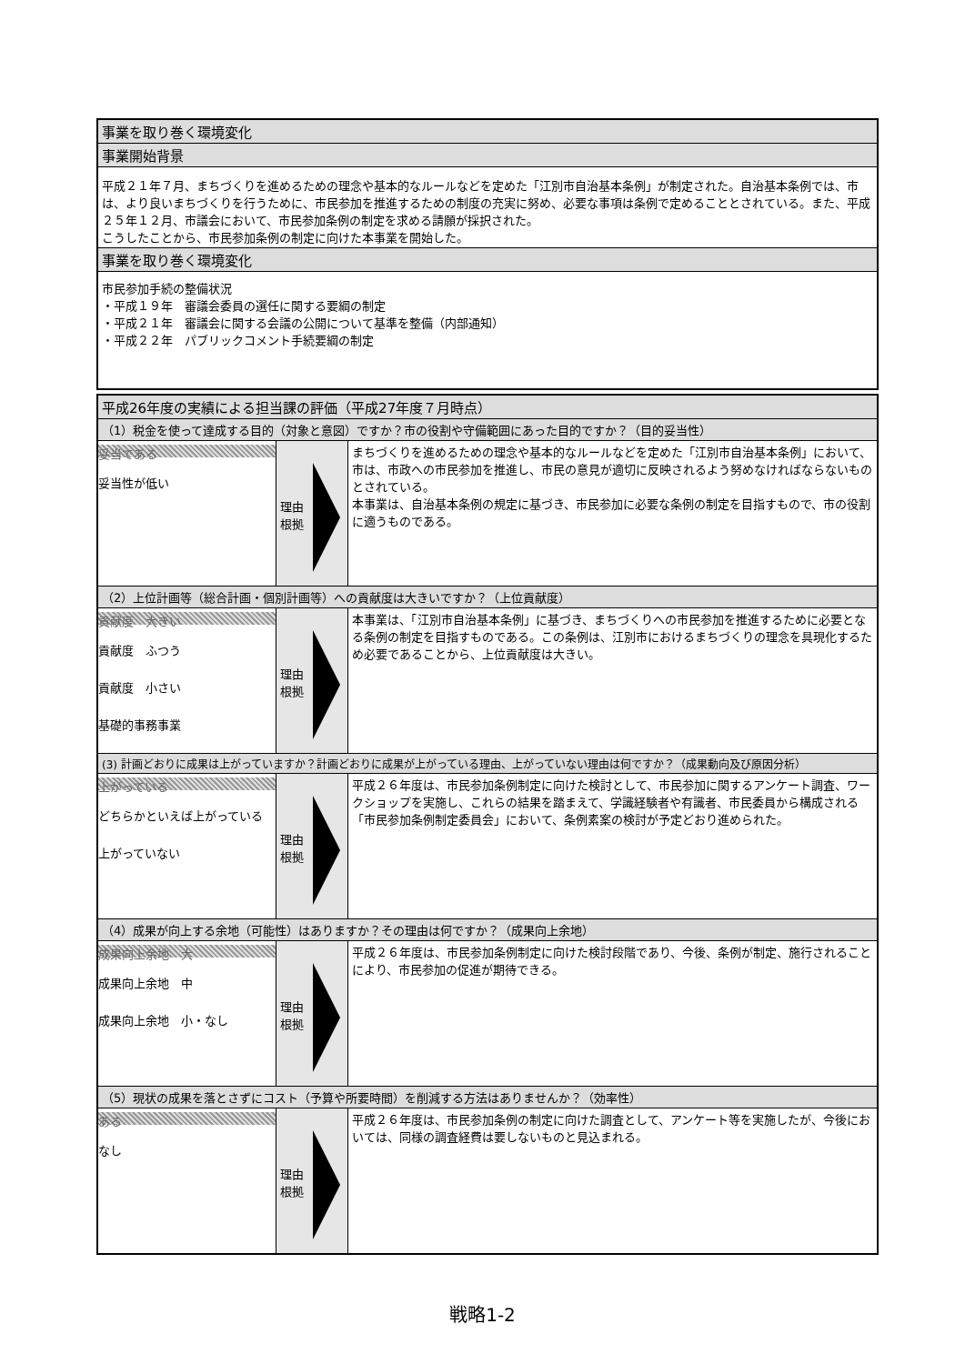| 事業を取り巻く環境変化 |
| --- |
| 事業開始背景 |
| 平成２１年７月、まちづくりを進めるための理念や基本的なルールなどを定めた「江別市自治基本条例」が制定された。自治基本条例では、市は、より良いまちづくりを行うために、市民参加を推進するための制度の充実に努め、必要な事項は条例で定めることとされている。また、平成２５年１２月、市議会において、市民参加条例の制定を求める請願が採択された。 こうしたことから、市民参加条例の制定に向けた本事業を開始した。 |
| 事業を取り巻く環境変化 |
| 市民参加手続の整備状況 ・平成１９年 審議会委員の選任に関する要綱の制定 ・平成２１年 審議会に関する会議の公開について基準を整備（内部通知） ・平成２２年 パブリックコメント手続要綱の制定 |
| 平成26年度の実績による担当課の評価（平成27年度７月時点） | | |
| --- | --- | --- |
| （1）税金を使って達成する目的（対象と意図）ですか？市の役割や守備範囲にあった目的ですか？（目的妥当性） | | |
| 妥当である 妥当性が低い | 理由 根拠 | まちづくりを進めるための理念や基本的なルールなどを定めた「江別市自治基本条例」において、市は、市政への市民参加を推進し、市民の意見が適切に反映されるよう努めなければならないものとされている。 本事業は、自治基本条例の規定に基づき、市民参加に必要な条例の制定を目指すもので、市の役割に適うものである。 |
| （2）上位計画等（総合計画・個別計画等）への貢献度は大きいですか？（上位貢献度） | | |
| 貢献度 大きい 貢献度 ふつう 貢献度 小さい 基礎的事務事業 | 理由 根拠 | 本事業は、「江別市自治基本条例」に基づき、まちづくりへの市民参加を推進するために必要となる条例の制定を目指すものである。この条例は、江別市におけるまちづくりの理念を具現化するため必要であることから、上位貢献度は大きい。 |
| (3) 計画どおりに成果は上がっていますか？計画どおりに成果が上がっている理由、上がっていない理由は何ですか？（成果動向及び原因分析） | | |
| 上がっている どちらかといえば上がっている 上がっていない | 理由 根拠 | 平成２６年度は、市民参加条例制定に向けた検討として、市民参加に関するアンケート調査、ワークショップを実施し、これらの結果を踏まえて、学識経験者や有識者、市民委員から構成される「市民参加条例制定委員会」において、条例素案の検討が予定どおり進められた。 |
| （4）成果が向上する余地（可能性）はありますか？その理由は何ですか？（成果向上余地） | | |
| 成果向上余地 大 成果向上余地 中 成果向上余地 小・なし | 理由 根拠 | 平成２６年度は、市民参加条例制定に向けた検討段階であり、今後、条例が制定、施行されることにより、市民参加の促進が期待できる。 |
| （5）現状の成果を落とさずにコスト（予算や所要時間）を削減する方法はありませんか？（効率性） | | |
| ある なし | 理由 根拠 | 平成２６年度は、市民参加条例の制定に向けた調査として、アンケート等を実施したが、今後においては、同様の調査経費は要しないものと見込まれる。 |
戦略1-2